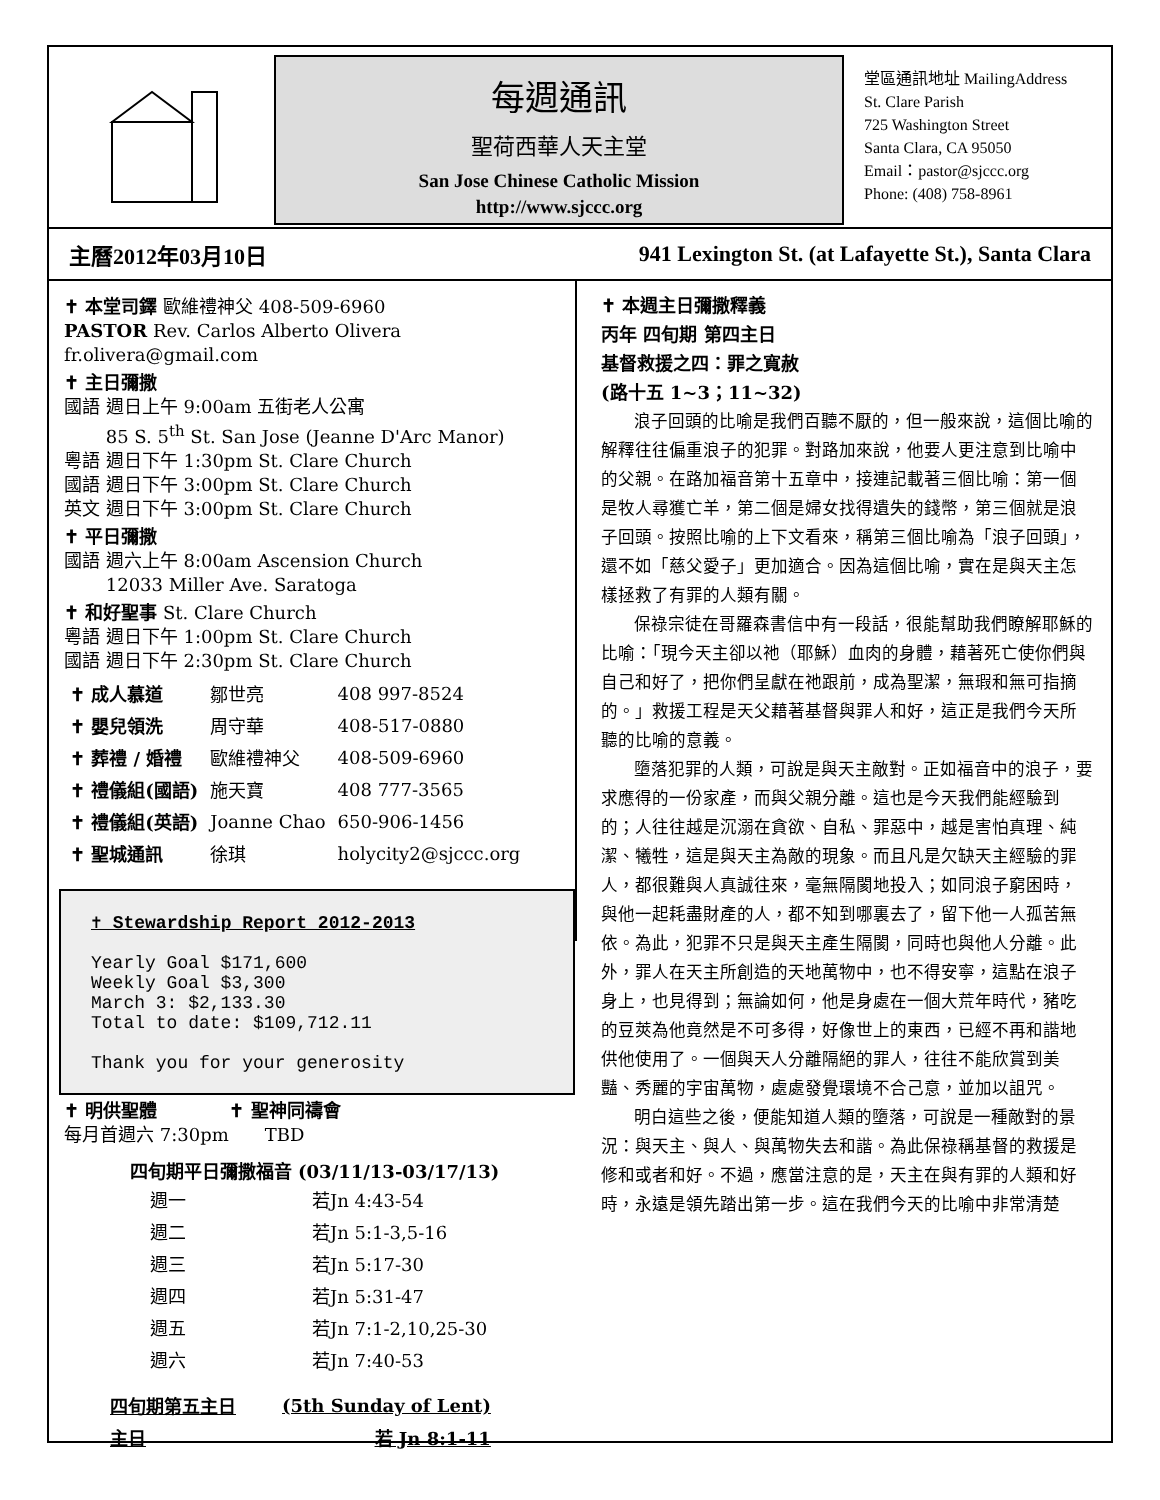每週通訊
聖荷西華人天主堂
San Jose Chinese Catholic Mission
http://www.sjccc.org
堂區通訊地址 MailingAddress
St. Clare Parish
725 Washington Street
Santa Clara, CA 95050
Email：pastor@sjccc.org
Phone: (408) 758-8961
主曆2012年03月10日 941 Lexington St. (at Lafayette St.), Santa Clara
✝ 本堂司鐸 歐維禮神父 408-509-6960
PASTOR Rev. Carlos Alberto Olivera fr.olivera@gmail.com
✝ 主日彌撒
國語 週日上午 9:00am 五街老人公寓
　　 85 S. 5<sup>th</sup> St. San Jose (Jeanne D'Arc Manor)
粵語 週日下午 1:30pm St. Clare Church
國語 週日下午 3:00pm St. Clare Church
英文 週日下午 3:00pm St. Clare Church
✝ 平日彌撒
國語 週六上午 8:00am Ascension Church
　　 12033 Miller Ave. Saratoga
✝ 和好聖事 St. Clare Church
粵語 週日下午 1:00pm St. Clare Church
國語 週日下午 2:30pm St. Clare Church
| ✝ 成人慕道 | 鄒世亮 | 408 997-8524 |
| ✝ 嬰兒領洗 | 周守華 | 408-517-0880 |
| ✝ 葬禮 / 婚禮 | 歐維禮神父 | 408-509-6960 |
| ✝ 禮儀組(國語) | 施天寶 | 408 777-3565 |
| ✝ 禮儀組(英語) | Joanne Chao | 650-906-1456 |
| ✝ 聖城通訊 | 徐琪 | holycity2@sjccc.org |
✝ Stewardship Report 2012-2013
Yearly Goal $171,600
Weekly Goal $3,300
March 3: $2,133.30
Total to date: $109,712.11
Thank you for your generosity
✝ 明供聖體　　　　✝ 聖神同禱會
每月首週六 7:30pm　　TBD
四旬期平日彌撒福音 (03/11/13-03/17/13)
| 週一 | 若Jn 4:43-54 |
| 週二 | 若Jn 5:1-3,5-16 |
| 週三 | 若Jn 5:17-30 |
| 週四 | 若Jn 5:31-47 |
| 週五 | 若Jn 7:1-2,10,25-30 |
| 週六 | 若Jn 7:40-53 |
| 四旬期第五主日 | (5th Sunday of Lent) |
| 主日 | 若 Jn 8:1-11 |
✝ 本週主日彌撒釋義
丙年 四旬期 第四主日
基督救援之四：罪之寬赦
(路十五 1~3；11~32)
浪子回頭的比喻是我們百聽不厭的，但一般來說，這個比喻的解釋往往偏重浪子的犯罪。對路加來說，他要人更注意到比喻中的父親。在路加福音第十五章中，接連記載著三個比喻：第一個是牧人尋獲亡羊，第二個是婦女找得遺失的錢幣，第三個就是浪子回頭。按照比喻的上下文看來，稱第三個比喻為「浪子回頭」，還不如「慈父愛子」更加適合。因為這個比喻，實在是與天主怎樣拯救了有罪的人類有關。
保祿宗徒在哥羅森書信中有一段話，很能幫助我們瞭解耶穌的比喻：「現今天主卻以祂（耶穌）血肉的身體，藉著死亡使你們與自己和好了，把你們呈獻在祂跟前，成為聖潔，無瑕和無可指摘的。」救援工程是天父藉著基督與罪人和好，這正是我們今天所聽的比喻的意義。
墮落犯罪的人類，可說是與天主敵對。正如福音中的浪子，要求應得的一份家產，而與父親分離。這也是今天我們能經驗到的；人往往越是沉溺在貪欲、自私、罪惡中，越是害怕真理、純潔、犧牲，這是與天主為敵的現象。而且凡是欠缺天主經驗的罪人，都很難與人真誠往來，毫無隔閡地投入；如同浪子窮困時，與他一起耗盡財產的人，都不知到哪裏去了，留下他一人孤苦無依。為此，犯罪不只是與天主產生隔閡，同時也與他人分離。此外，罪人在天主所創造的天地萬物中，也不得安寧，這點在浪子身上，也見得到；無論如何，他是身處在一個大荒年時代，豬吃的豆莢為他竟然是不可多得，好像世上的東西，已經不再和諧地供他使用了。一個與天人分離隔絕的罪人，往往不能欣賞到美豔、秀麗的宇宙萬物，處處發覺環境不合己意，並加以詛咒。
明白這些之後，便能知道人類的墮落，可說是一種敵對的景況：與天主、與人、與萬物失去和諧。為此保祿稱基督的救援是修和或者和好。不過，應當注意的是，天主在與有罪的人類和好時，永遠是領先踏出第一步。這在我們今天的比喻中非常清楚